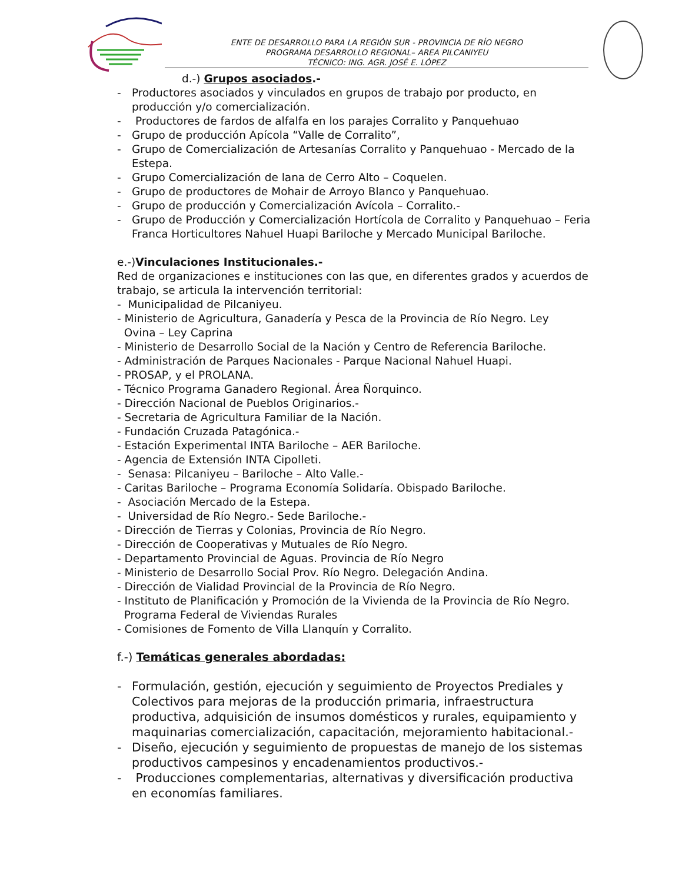ENTE DE DESARROLLO PARA LA REGIÓN SUR - PROVINCIA DE RÍO NEGRO
PROGRAMA DESARROLLO REGIONAL– AREA PILCANIYEU
TÉCNICO: ING. AGR. JOSÉ E. LÓPEZ
d.-) Grupos asociados.-
- Productores asociados y vinculados en grupos de trabajo por producto, en producción y/o comercialización.
- Productores de fardos de alfalfa en los parajes Corralito y Panquehuao
- Grupo de producción Apícola “Valle de Corralito”,
- Grupo de Comercialización de Artesanías Corralito y Panquehuao - Mercado de la Estepa.
- Grupo Comercialización de lana de Cerro Alto – Coquelen.
- Grupo de productores de Mohair de Arroyo Blanco y Panquehuao.
- Grupo de producción y Comercialización Avícola – Corralito.-
- Grupo de Producción y Comercialización Hortícola de Corralito y Panquehuao – Feria Franca Horticultores Nahuel Huapi Bariloche y Mercado Municipal Bariloche.
e.-)Vinculaciones Institucionales.-
Red de organizaciones e instituciones con las que, en diferentes grados y acuerdos de trabajo, se articula la intervención territorial:
- Municipalidad de Pilcaniyeu.
- Ministerio de Agricultura, Ganadería y Pesca de la Provincia de Río Negro. Ley
Ovina – Ley Caprina
- Ministerio de Desarrollo Social de la Nación y Centro de Referencia Bariloche.
- Administración de Parques Nacionales - Parque Nacional Nahuel Huapi.
- PROSAP, y el PROLANA.
- Técnico Programa Ganadero Regional. Área Ñorquinco.
- Dirección Nacional de Pueblos Originarios.-
- Secretaria de Agricultura Familiar de la Nación.
- Fundación Cruzada Patagónica.-
- Estación Experimental INTA Bariloche – AER Bariloche.
- Agencia de Extensión INTA Cipolleti.
- Senasa: Pilcaniyeu – Bariloche – Alto Valle.-
- Caritas Bariloche – Programa Economía Solidaría. Obispado Bariloche.
- Asociación Mercado de la Estepa.
- Universidad de Río Negro.- Sede Bariloche.-
- Dirección de Tierras y Colonias, Provincia de Río Negro.
- Dirección de Cooperativas y Mutuales de Río Negro.
- Departamento Provincial de Aguas. Provincia de Río Negro
- Ministerio de Desarrollo Social Prov. Río Negro. Delegación Andina.
- Dirección de Vialidad Provincial de la Provincia de Río Negro.
- Instituto de Planificación y Promoción de la Vivienda de la Provincia de Río Negro.
Programa Federal de Viviendas Rurales
- Comisiones de Fomento de Villa Llanquín y Corralito.
f.-) Temáticas generales abordadas:
- Formulación, gestión, ejecución y seguimiento de Proyectos Prediales y Colectivos para mejoras de la producción primaria, infraestructura productiva, adquisición de insumos domésticos y rurales, equipamiento y maquinarias comercialización, capacitación, mejoramiento habitacional.-
- Diseño, ejecución y seguimiento de propuestas de manejo de los sistemas productivos campesinos y encadenamientos productivos.-
- Producciones complementarias, alternativas y diversificación productiva en economías familiares.